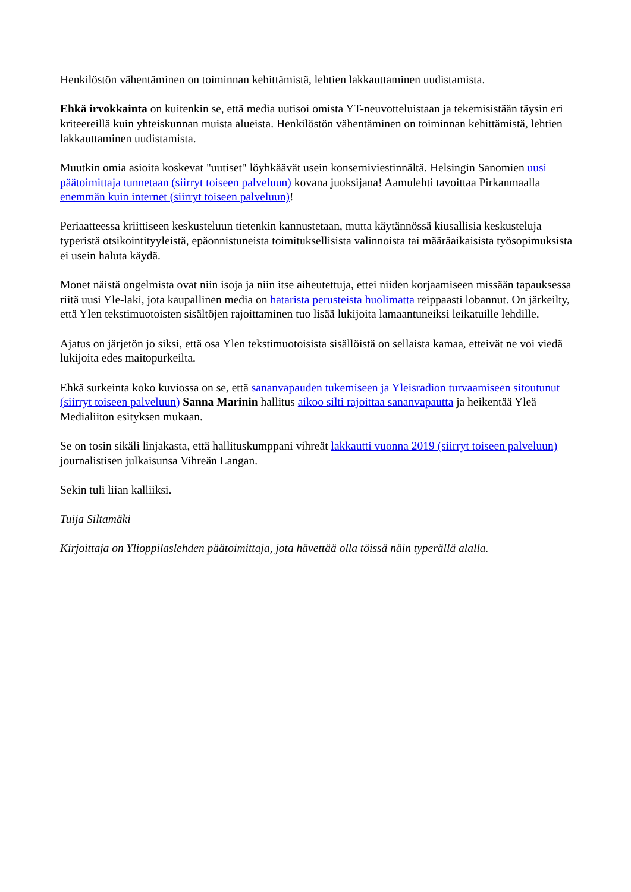Henkilöstön vähentäminen on toiminnan kehittämistä, lehtien lakkauttaminen uudistamista.
Ehkä irvokkainta on kuitenkin se, että media uutisoi omista YT-neuvotteluistaan ja tekemisistään täysin eri kriteereillä kuin yhteiskunnan muista alueista. Henkilöstön vähentäminen on toiminnan kehittämistä, lehtien lakkauttaminen uudistamista.
Muutkin omia asioita koskevat "uutiset" löyhkäävät usein konserniviestinnältä. Helsingin Sanomien uusi päätoimittaja tunnetaan (siirryt toiseen palveluun) kovana juoksijana! Aamulehti tavoittaa Pirkanmaalla enemmän kuin internet (siirryt toiseen palveluun)!
Periaatteessa kriittiseen keskusteluun tietenkin kannustetaan, mutta käytännössä kiusallisia keskusteluja typeristä otsikointityyleistä, epäonnistuneista toimituksellisista valinnoista tai määräaikaisista työsopimuksista ei usein haluta käydä.
Monet näistä ongelmista ovat niin isoja ja niin itse aiheutettuja, ettei niiden korjaamiseen missään tapauksessa riitä uusi Yle-laki, jota kaupallinen media on hatarista perusteista huolimatta reippaasti lobannut. On järkeilty, että Ylen tekstimuotoisten sisältöjen rajoittaminen tuo lisää lukijoita lamaantuneiksi leikatuille lehdille.
Ajatus on järjetön jo siksi, että osa Ylen tekstimuotoisista sisällöistä on sellaista kamaa, etteivät ne voi viedä lukijoita edes maitopurkeilta.
Ehkä surkeinta koko kuviossa on se, että sananvapauden tukemiseen ja Yleisradion turvaamiseen sitoutunut (siirryt toiseen palveluun) Sanna Marinin hallitus aikoo silti rajoittaa sananvapautta ja heikentää Yleä Medialiiton esityksen mukaan.
Se on tosin sikäli linjakasta, että hallituskumppani vihreät lakkautti vuonna 2019 (siirryt toiseen palveluun) journalistisen julkaisunsa Vihreän Langan.
Sekin tuli liian kalliiksi.
Tuija Siltamäki
Kirjoittaja on Ylioppilaslehden päätoimittaja, jota hävettää olla töissä näin typerällä alalla.